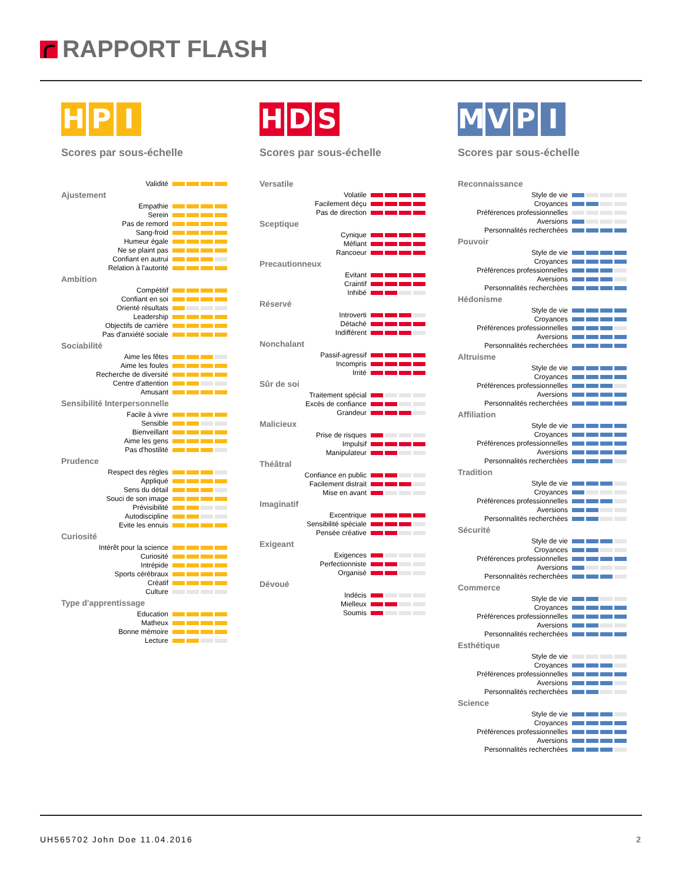RAPPORT FLASH
HPI
Scores par sous-échelle
| Validité | |
Ajustement
| Empathie | |
| Serein | |
| Pas de remord | |
| Sang-froid | |
| Humeur égale | |
| Ne se plaint pas | |
| Confiant en autrui | |
| Relation à l'autorité | |
Ambition
| Compétitif | |
| Confiant en soi | |
| Orienté résultats | |
| Leadership | |
| Objectifs de carrière | |
| Pas d'anxiété sociale | |
Sociabilité
| Aime les fêtes | |
| Aime les foules | |
| Recherche de diversité | |
| Centre d'attention | |
| Amusant | |
Sensibilité Interpersonnelle
| Facile à vivre | |
| Sensible | |
| Bienveillant | |
| Aime les gens | |
| Pas d'hostilité | |
Prudence
| Respect des règles | |
| Appliqué | |
| Sens du détail | |
| Souci de son image | |
| Prévisibilité | |
| Autodiscipline | |
| Evite les ennuis | |
Curiosité
| Intérêt pour la science | |
| Curiosité | |
| Intrépide | |
| Sports cérébraux | |
| Créatif | |
| Culture | |
Type d'apprentissage
| Education | |
| Matheux | |
| Bonne mémoire | |
| Lecture | |
HDS
Scores par sous-échelle
Versatile
| Volatile | |
| Facilement déçu | |
| Pas de direction | |
Sceptique
| Cynique | |
| Méfiant | |
| Rancoeur | |
Precautionneux
| Evitant | |
| Craintif | |
| Inhibé | |
Réservé
| Introverti | |
| Détaché | |
| Indifférent | |
Nonchalant
| Passif-agressif | |
| Incompris | |
| Irrité | |
Sûr de soi
| Traitement spécial | |
| Excès de confiance | |
| Grandeur | |
Malicieux
| Prise de risques | |
| Impulsif | |
| Manipulateur | |
Théâtral
| Confiance en public | |
| Facilement distrait | |
| Mise en avant | |
Imaginatif
| Excentrique | |
| Sensibilité spéciale | |
| Pensée créative | |
Exigeant
| Exigences | |
| Perfectionniste | |
| Organisé | |
Dévoué
| Indécis | |
| Mielleux | |
| Soumis | |
MVPI
Scores par sous-échelle
Reconnaissance
| Style de vie | |
| Croyances | |
| Préférences professionnelles | |
| Aversions | |
| Personnalités recherchées | |
Pouvoir
| Style de vie | |
| Croyances | |
| Préférences professionnelles | |
| Aversions | |
| Personnalités recherchées | |
Hédonisme
| Style de vie | |
| Croyances | |
| Préférences professionnelles | |
| Aversions | |
| Personnalités recherchées | |
Altruisme
| Style de vie | |
| Croyances | |
| Préférences professionnelles | |
| Aversions | |
| Personnalités recherchées | |
Affiliation
| Style de vie | |
| Croyances | |
| Préférences professionnelles | |
| Aversions | |
| Personnalités recherchées | |
Tradition
| Style de vie | |
| Croyances | |
| Préférences professionnelles | |
| Aversions | |
| Personnalités recherchées | |
Sécurité
| Style de vie | |
| Croyances | |
| Préférences professionnelles | |
| Aversions | |
| Personnalités recherchées | |
Commerce
| Style de vie | |
| Croyances | |
| Préférences professionnelles | |
| Aversions | |
| Personnalités recherchées | |
Esthétique
| Style de vie | |
| Croyances | |
| Préférences professionnelles | |
| Aversions | |
| Personnalités recherchées | |
Science
| Style de vie | |
| Croyances | |
| Préférences professionnelles | |
| Aversions | |
| Personnalités recherchées | |
UH565702 John Doe 11.04.2016 2